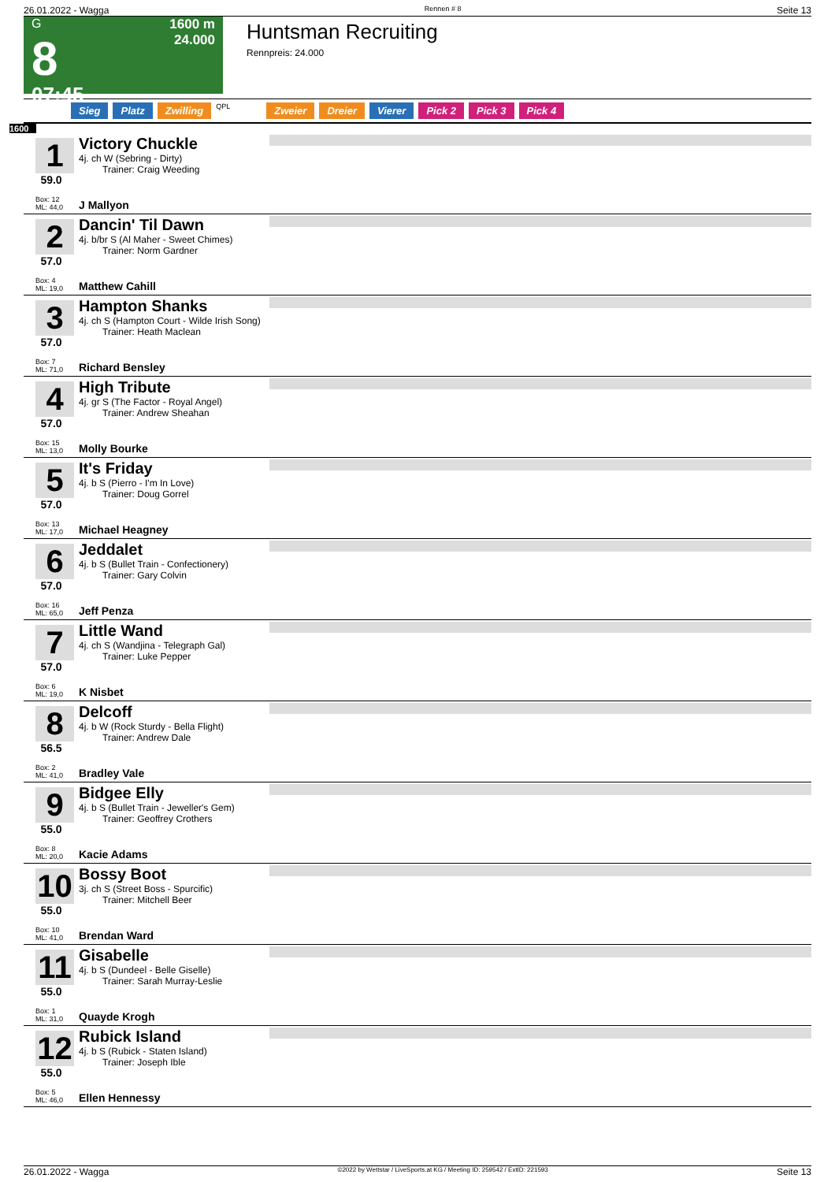26.01.2022 - Wagga Rennen # 8 Seite 13
G
8
07:45
1600 m
24.000
Huntsman Recruiting
Rennpreis: 24.000
Sieg Platz Zwilling QPL Zweier Dreier Vierer Pick 2 Pick 3 Pick 4
1600
1
59.0
Box: 12
ML: 44,0
Victory Chuckle
4j. ch W (Sebring - Dirty)
Trainer: Craig Weeding
J Mallyon
2
57.0
Box: 4
ML: 19,0
Dancin' Til Dawn
4j. b/br S (Al Maher - Sweet Chimes)
Trainer: Norm Gardner
Matthew Cahill
3
57.0
Box: 7
ML: 71,0
Hampton Shanks
4j. ch S (Hampton Court - Wilde Irish Song)
Trainer: Heath Maclean
Richard Bensley
4
57.0
Box: 15
ML: 13,0
High Tribute
4j. gr S (The Factor - Royal Angel)
Trainer: Andrew Sheahan
Molly Bourke
5
57.0
Box: 13
ML: 17,0
It's Friday
4j. b S (Pierro - I'm In Love)
Trainer: Doug Gorrel
Michael Heagney
6
57.0
Box: 16
ML: 65,0
Jeddalet
4j. b S (Bullet Train - Confectionery)
Trainer: Gary Colvin
Jeff Penza
7
57.0
Box: 6
ML: 19,0
Little Wand
4j. ch S (Wandjina - Telegraph Gal)
Trainer: Luke Pepper
K Nisbet
8
56.5
Box: 2
ML: 41,0
Delcoff
4j. b W (Rock Sturdy - Bella Flight)
Trainer: Andrew Dale
Bradley Vale
9
55.0
Box: 8
ML: 20,0
Bidgee Elly
4j. b S (Bullet Train - Jeweller's Gem)
Trainer: Geoffrey Crothers
Kacie Adams
10
55.0
Box: 10
ML: 41,0
Bossy Boot
3j. ch S (Street Boss - Spurcific)
Trainer: Mitchell Beer
Brendan Ward
11
55.0
Box: 1
ML: 31,0
Gisabelle
4j. b S (Dundeel - Belle Giselle)
Trainer: Sarah Murray-Leslie
Quayde Krogh
12
55.0
Box: 5
ML: 46,0
Rubick Island
4j. b S (Rubick - Staten Island)
Trainer: Joseph Ible
Ellen Hennessy
26.01.2022 - Wagga ©2022 by Wettstar / LiveSports.at KG / Meeting ID: 259542 / ExtID: 221593 Seite 13